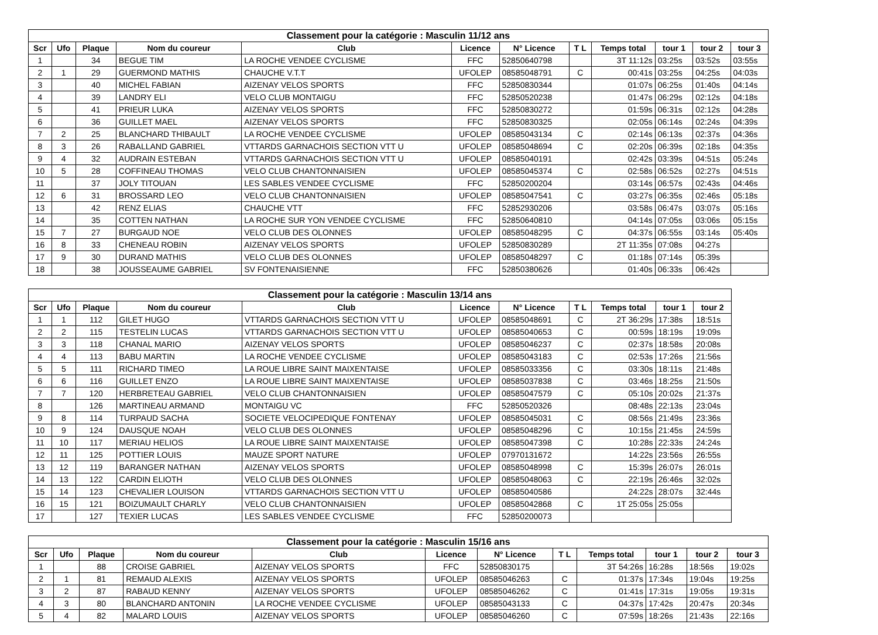| Classement pour la catégorie : Masculin 11/12 ans | | | | | | | | | | | |
| --- | --- | --- | --- | --- | --- | --- | --- | --- | --- | --- | --- |
| Scr | Ufo | Plaque | Nom du coureur | Club | Licence | N° Licence | T L | Temps total | tour 1 | tour 2 | tour 3 |
| 1 | | 34 | BEGUE TIM | LA ROCHE VENDEE CYCLISME | FFC | 52850640798 | | 3T 11:12s | 03:25s | 03:52s | 03:55s |
| 2 | 1 | 29 | GUERMOND MATHIS | CHAUCHE V.T.T | UFOLEP | 08585048791 | C | 00:41s | 03:25s | 04:25s | 04:03s |
| 3 | | 40 | MICHEL FABIAN | AIZENAY VELOS SPORTS | FFC | 52850830344 | | 01:07s | 06:25s | 01:40s | 04:14s |
| 4 | | 39 | LANDRY ELI | VELO CLUB MONTAIGU | FFC | 52850520238 | | 01:47s | 06:29s | 02:12s | 04:18s |
| 5 | | 41 | PRIEUR LUKA | AIZENAY VELOS SPORTS | FFC | 52850830272 | | 01:59s | 06:31s | 02:12s | 04:28s |
| 6 | | 36 | GUILLET MAEL | AIZENAY VELOS SPORTS | FFC | 52850830325 | | 02:05s | 06:14s | 02:24s | 04:39s |
| 7 | 2 | 25 | BLANCHARD THIBAULT | LA ROCHE VENDEE CYCLISME | UFOLEP | 08585043134 | C | 02:14s | 06:13s | 02:37s | 04:36s |
| 8 | 3 | 26 | RABALLAND GABRIEL | VTTARDS GARNACHOIS SECTION VTT U | UFOLEP | 08585048694 | C | 02:20s | 06:39s | 02:18s | 04:35s |
| 9 | 4 | 32 | AUDRAIN ESTEBAN | VTTARDS GARNACHOIS SECTION VTT U | UFOLEP | 08585040191 | | 02:42s | 03:39s | 04:51s | 05:24s |
| 10 | 5 | 28 | COFFINEAU THOMAS | VELO CLUB CHANTONNAISIEN | UFOLEP | 08585045374 | C | 02:58s | 06:52s | 02:27s | 04:51s |
| 11 | | 37 | JOLY TITOUAN | LES SABLES VENDEE CYCLISME | FFC | 52850200204 | | 03:14s | 06:57s | 02:43s | 04:46s |
| 12 | 6 | 31 | BROSSARD LEO | VELO CLUB CHANTONNAISIEN | UFOLEP | 08585047541 | C | 03:27s | 06:35s | 02:46s | 05:18s |
| 13 | | 42 | RENZ ELIAS | CHAUCHE VTT | FFC | 52852930206 | | 03:58s | 06:47s | 03:07s | 05:16s |
| 14 | | 35 | COTTEN NATHAN | LA ROCHE SUR YON VENDEE CYCLISME | FFC | 52850640810 | | 04:14s | 07:05s | 03:06s | 05:15s |
| 15 | 7 | 27 | BURGAUD NOE | VELO CLUB DES OLONNES | UFOLEP | 08585048295 | C | 04:37s | 06:55s | 03:14s | 05:40s |
| 16 | 8 | 33 | CHENEAU ROBIN | AIZENAY VELOS SPORTS | UFOLEP | 52850830289 | | 2T 11:35s | 07:08s | 04:27s | |
| 17 | 9 | 30 | DURAND MATHIS | VELO CLUB DES OLONNES | UFOLEP | 08585048297 | C | 01:18s | 07:14s | 05:39s | |
| 18 | | 38 | JOUSSEAUME GABRIEL | SV FONTENAISIENNE | FFC | 52850380626 | | 01:40s | 06:33s | 06:42s | |
| Classement pour la catégorie : Masculin 13/14 ans | | | | | | | | | | |
| --- | --- | --- | --- | --- | --- | --- | --- | --- | --- | --- |
| Scr | Ufo | Plaque | Nom du coureur | Club | Licence | N° Licence | T L | Temps total | tour 1 | tour 2 |
| 1 | 1 | 112 | GILET HUGO | VTTARDS GARNACHOIS SECTION VTT U | UFOLEP | 08585048691 | C | 2T 36:29s | 17:38s | 18:51s |
| 2 | 2 | 115 | TESTELIN LUCAS | VTTARDS GARNACHOIS SECTION VTT U | UFOLEP | 08585040653 | C | 00:59s | 18:19s | 19:09s |
| 3 | 3 | 118 | CHANAL MARIO | AIZENAY VELOS SPORTS | UFOLEP | 08585046237 | C | 02:37s | 18:58s | 20:08s |
| 4 | 4 | 113 | BABU MARTIN | LA ROCHE VENDEE CYCLISME | UFOLEP | 08585043183 | C | 02:53s | 17:26s | 21:56s |
| 5 | 5 | 111 | RICHARD TIMEO | LA ROUE LIBRE SAINT MAIXENTAISE | UFOLEP | 08585033356 | C | 03:30s | 18:11s | 21:48s |
| 6 | 6 | 116 | GUILLET ENZO | LA ROUE LIBRE SAINT MAIXENTAISE | UFOLEP | 08585037838 | C | 03:46s | 18:25s | 21:50s |
| 7 | 7 | 120 | HERBRETEAU GABRIEL | VELO CLUB CHANTONNAISIEN | UFOLEP | 08585047579 | C | 05:10s | 20:02s | 21:37s |
| 8 | | 126 | MARTINEAU ARMAND | MONTAIGU VC | FFC | 52850520326 | | 08:48s | 22:13s | 23:04s |
| 9 | 8 | 114 | TURPAUD SACHA | SOCIETE VELOCIPEDIQUE FONTENAY | UFOLEP | 08585045031 | C | 08:56s | 21:49s | 23:36s |
| 10 | 9 | 124 | DAUSQUE NOAH | VELO CLUB DES OLONNES | UFOLEP | 08585048296 | C | 10:15s | 21:45s | 24:59s |
| 11 | 10 | 117 | MERIAU HELIOS | LA ROUE LIBRE SAINT MAIXENTAISE | UFOLEP | 08585047398 | C | 10:28s | 22:33s | 24:24s |
| 12 | 11 | 125 | POTTIER LOUIS | MAUZE SPORT NATURE | UFOLEP | 07970131672 | | 14:22s | 23:56s | 26:55s |
| 13 | 12 | 119 | BARANGER NATHAN | AIZENAY VELOS SPORTS | UFOLEP | 08585048998 | C | 15:39s | 26:07s | 26:01s |
| 14 | 13 | 122 | CARDIN ELIOTH | VELO CLUB DES OLONNES | UFOLEP | 08585048063 | C | 22:19s | 26:46s | 32:02s |
| 15 | 14 | 123 | CHEVALIER LOUISON | VTTARDS GARNACHOIS SECTION VTT U | UFOLEP | 08585040586 | | 24:22s | 28:07s | 32:44s |
| 16 | 15 | 121 | BOIZUMAULT CHARLY | VELO CLUB CHANTONNAISIEN | UFOLEP | 08585042868 | C | 1T 25:05s | 25:05s | |
| 17 | | 127 | TEXIER LUCAS | LES SABLES VENDEE CYCLISME | FFC | 52850200073 | | | | |
| Classement pour la catégorie : Masculin 15/16 ans | | | | | | | | | | | |
| --- | --- | --- | --- | --- | --- | --- | --- | --- | --- | --- | --- |
| Scr | Ufo | Plaque | Nom du coureur | Club | Licence | N° Licence | T L | Temps total | tour 1 | tour 2 | tour 3 |
| 1 | | 88 | CROISE GABRIEL | AIZENAY VELOS SPORTS | FFC | 52850830175 | | 3T 54:26s | 16:28s | 18:56s | 19:02s |
| 2 | 1 | 81 | REMAUD ALEXIS | AIZENAY VELOS SPORTS | UFOLEP | 08585046263 | C | 01:37s | 17:34s | 19:04s | 19:25s |
| 3 | 2 | 87 | RABAUD KENNY | AIZENAY VELOS SPORTS | UFOLEP | 08585046262 | C | 01:41s | 17:31s | 19:05s | 19:31s |
| 4 | 3 | 80 | BLANCHARD ANTONIN | LA ROCHE VENDEE CYCLISME | UFOLEP | 08585043133 | C | 04:37s | 17:42s | 20:47s | 20:34s |
| 5 | 4 | 82 | MALARD LOUIS | AIZENAY VELOS SPORTS | UFOLEP | 08585046260 | C | 07:59s | 18:26s | 21:43s | 22:16s |